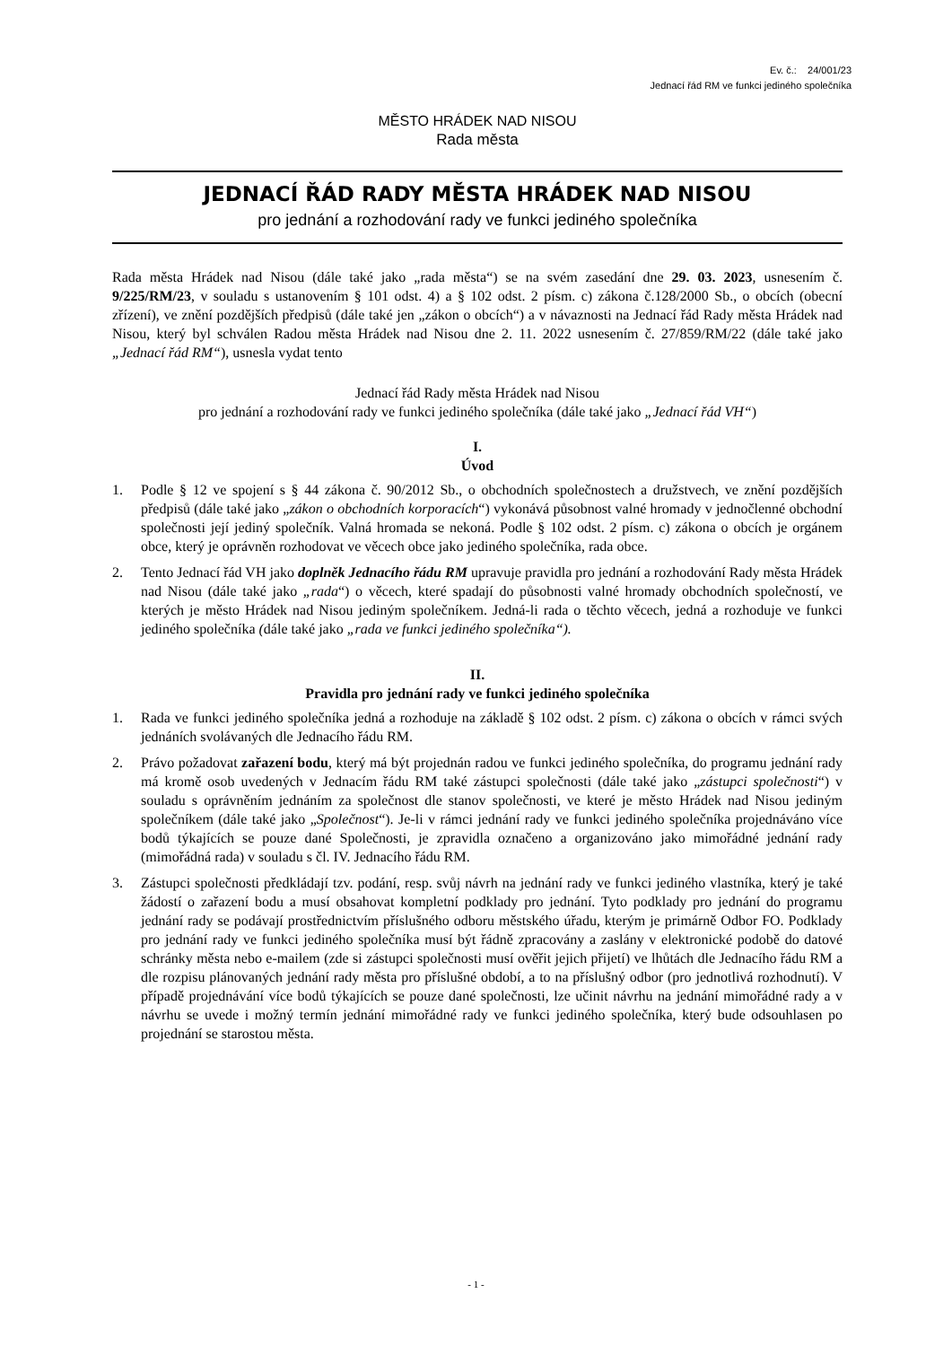Ev. č.: 24/001/23
Jednací řád RM ve funkci jediného společníka
MĚSTO HRÁDEK NAD NISOU
Rada města
JEDNACÍ ŘÁD RADY MĚSTA HRÁDEK NAD NISOU
pro jednání a rozhodování rady ve funkci jediného společníka
Rada města Hrádek nad Nisou (dále také jako „rada města“) se na svém zasedání dne 29. 03. 2023, usnesením č. 9/225/RM/23, v souladu s ustanovením § 101 odst. 4) a § 102 odst. 2 písm. c) zákona č.128/2000 Sb., o obcích (obecní zřízení), ve znění pozdějších předpisů (dále také jen „zákon o obcích“) a v návaznosti na Jednací řád Rady města Hrádek nad Nisou, který byl schválen Radou města Hrádek nad Nisou dne 2. 11. 2022 usnesením č. 27/859/RM/22 (dále také jako „Jednací řád RM“), usnesla vydat tento
Jednací řád Rady města Hrádek nad Nisou
pro jednání a rozhodování rady ve funkci jediného společníka (dále také jako „Jednací řád VH“)
I.
Úvod
1. Podle § 12 ve spojení s § 44 zákona č. 90/2012 Sb., o obchodních společnostech a družstvech, ve znění pozdějších předpisů (dále také jako „zákon o obchodních korporacích“) vykonává působnost valné hromady v jednočlenné obchodní společnosti její jediný společník. Valná hromada se nekoná. Podle § 102 odst. 2 písm. c) zákona o obcích je orgánem obce, který je oprávněn rozhodovat ve věcech obce jako jediného společníka, rada obce.
2. Tento Jednací řád VH jako doplněk Jednacího řádu RM upravuje pravidla pro jednání a rozhodování Rady města Hrádek nad Nisou (dále také jako „rada“) o věcech, které spadají do působnosti valné hromady obchodních společností, ve kterých je město Hrádek nad Nisou jediným společníkem. Jedná-li rada o těchto věcech, jedná a rozhoduje ve funkci jediného společníka (dále také jako „rada ve funkci jediného společníka“).
II.
Pravidla pro jednání rady ve funkci jediného společníka
1. Rada ve funkci jediného společníka jedná a rozhoduje na základě § 102 odst. 2 písm. c) zákona o obcích v rámci svých jednáních svolávaných dle Jednacího řádu RM.
2. Právo požadovat zařazení bodu, který má být projednán radou ve funkci jediného společníka, do programu jednání rady má kromě osob uvedených v Jednacím řádu RM také zástupci společnosti (dále také jako „zástupci společnosti“) v souladu s oprávněním jednáním za společnost dle stanov společnosti, ve které je město Hrádek nad Nisou jediným společníkem (dále také jako „Společnost“). Je-li v rámci jednání rady ve funkci jediného společníka projednáváno více bodů týkajících se pouze dané Společnosti, je zpravidla označeno a organizováno jako mimořádné jednání rady (mimořádná rada) v souladu s čl. IV. Jednacího řádu RM.
3. Zástupci společnosti předkládají tzv. podání, resp. svůj návrh na jednání rady ve funkci jediného vlastníka, který je také žádostí o zařazení bodu a musí obsahovat kompletní podklady pro jednání. Tyto podklady pro jednání do programu jednání rady se podávají prostřednictvím příslušného odboru městského úřadu, kterým je primárně Odbor FO. Podklady pro jednání rady ve funkci jediného společníka musí být řádně zpracovány a zaslány v elektronické podobě do datové schránky města nebo e-mailem (zde si zástupci společnosti musí ověřit jejich přijetí) ve lhůtách dle Jednacího řádu RM a dle rozpisu plánovaných jednání rady města pro příslušné období, a to na příslušný odbor (pro jednotlivá rozhodnutí). V případě projednávání více bodů týkajících se pouze dané společnosti, lze učinit návrhu na jednání mimořádné rady a v návrhu se uvede i možný termín jednání mimořádné rady ve funkci jediného společníka, který bude odsouhlasen po projednání se starostou města.
- 1 -